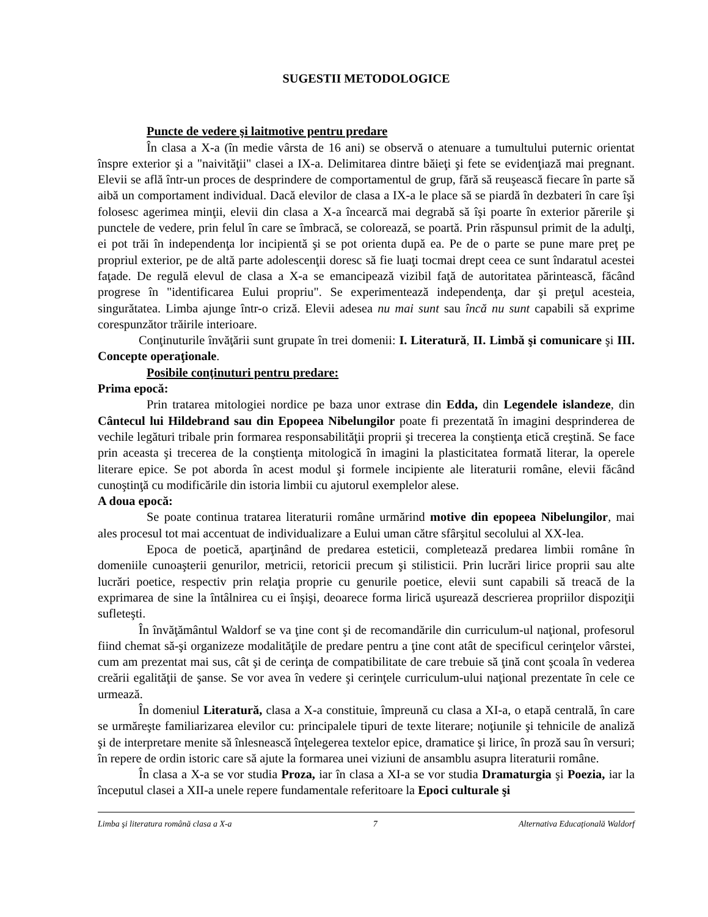SUGESTII METODOLOGICE
Puncte de vedere şi laitmotive pentru predare
În clasa a X-a (în medie vârsta de 16 ani) se observă o atenuare a tumultului puternic orientat înspre exterior şi a "naivităţii" clasei a IX-a. Delimitarea dintre băieţi şi fete se evidenţiază mai pregnant. Elevii se află într-un proces de desprindere de comportamentul de grup, fără să reuşească fiecare în parte să aibă un comportament individual. Dacă elevilor de clasa a IX-a le place să se piardă în dezbateri în care îşi folosesc agerimea minţii, elevii din clasa a X-a încearcă mai degrabă să îşi poarte în exterior părerile şi punctele de vedere, prin felul în care se îmbracă, se colorează, se poartă. Prin răspunsul primit de la adulţi, ei pot trăi în independenţa lor incipientă şi se pot orienta după ea. Pe de o parte se pune mare preţ pe propriul exterior, pe de altă parte adolescenţii doresc să fie luaţi tocmai drept ceea ce sunt îndaratul acestei faţade. De regulă elevul de clasa a X-a se emancipează vizibil faţă de autoritatea părintească, făcând progrese în "identificarea Eului propriu". Se experimentează independenţa, dar şi preţul acesteia, singurătatea. Limba ajunge într-o criză. Elevii adesea nu mai sunt sau încă nu sunt capabili să exprime corespunzător trăirile interioare.
Conţinuturile învăţării sunt grupate în trei domenii: I. Literatură, II. Limbă şi comunicare şi III. Concepte operaţionale.
Posibile conţinuturi pentru predare:
Prima epocă:
Prin tratarea mitologiei nordice pe baza unor extrase din Edda, din Legendele islandeze, din Cântecul lui Hildebrand sau din Epopeea Nibelungilor poate fi prezentată în imagini desprinderea de vechile legături tribale prin formarea responsabilităţii proprii şi trecerea la conştienţa etică creştină. Se face prin aceasta şi trecerea de la conştienţa mitologică în imagini la plasticitatea formată literar, la operele literare epice. Se pot aborda în acest modul şi formele incipiente ale literaturii române, elevii făcând cunoştinţă cu modificările din istoria limbii cu ajutorul exemplelor alese.
A doua epocă:
Se poate continua tratarea literaturii române urmărind motive din epopeea Nibelungilor, mai ales procesul tot mai accentuat de individualizare a Eului uman către sfârşitul secolului al XX-lea.
Epoca de poetică, aparţinând de predarea esteticii, completează predarea limbii române în domeniile cunoaşterii genurilor, metricii, retoricii precum şi stilisticii. Prin lucrări lirice proprii sau alte lucrări poetice, respectiv prin relaţia proprie cu genurile poetice, elevii sunt capabili să treacă de la exprimarea de sine la întâlnirea cu ei înşişi, deoarece forma lirică uşurează descrierea propriilor dispoziţii sufleteşti.
În învăţământul Waldorf se va ţine cont şi de recomandările din curriculum-ul naţional, profesorul fiind chemat să-şi organizeze modalităţile de predare pentru a ţine cont atât de specificul cerinţelor vârstei, cum am prezentat mai sus, cât şi de cerinţa de compatibilitate de care trebuie să ţină cont şcoala în vederea creării egalităţii de şanse. Se vor avea în vedere şi cerinţele curriculum-ului naţional prezentate în cele ce urmează.
În domeniul Literatură, clasa a X-a constituie, împreună cu clasa a XI-a, o etapă centrală, în care se urmăreşte familiarizarea elevilor cu: principalele tipuri de texte literare; noţiunile şi tehnicile de analiză şi de interpretare menite să înlesnească înţelegerea textelor epice, dramatice şi lirice, în proză sau în versuri; în repere de ordin istoric care să ajute la formarea unei viziuni de ansamblu asupra literaturii române.
În clasa a X-a se vor studia Proza, iar în clasa a XI-a se vor studia Dramaturgia şi Poezia, iar la începutul clasei a XII-a unele repere fundamentale referitoare la Epoci culturale şi
Limba şi literatura română clasa a X-a 7 Alternativa Educaţională Waldorf